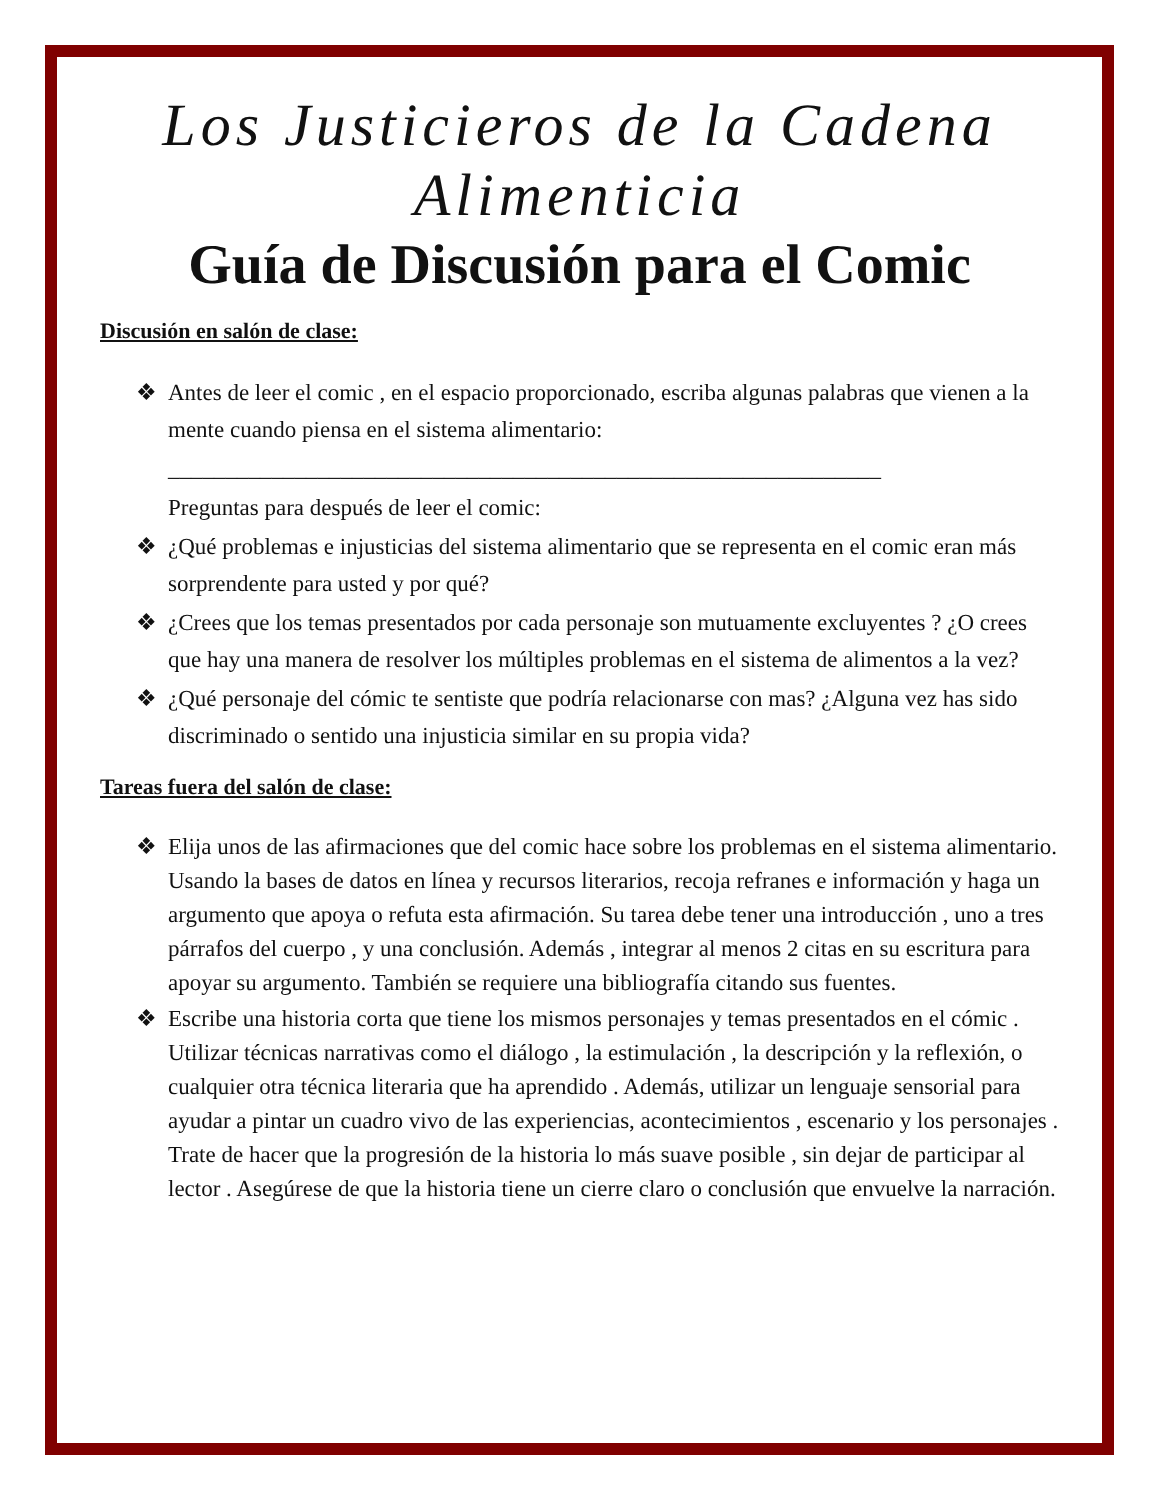Los Justicieros de la Cadena Alimenticia
Guía de Discusión para el Comic
Discusión en salón de clase:
❖ Antes de leer el comic , en el espacio proporcionado, escriba algunas palabras que vienen a la mente cuando piensa en el sistema alimentario:
______________________________________________________________
Preguntas para después de leer el comic:
❖ ¿Qué problemas e injusticias del sistema alimentario que se representa en el comic eran más sorprendente para usted y por qué?
❖ ¿Crees que los temas presentados por cada personaje son mutuamente excluyentes ? ¿O crees que hay una manera de resolver los múltiples problemas en el sistema de alimentos a la vez?
❖ ¿Qué personaje del cómic te sentiste que podría relacionarse con mas? ¿Alguna vez has sido discriminado o sentido una injusticia similar en su propia vida?
Tareas fuera del salón de clase:
❖ Elija unos de las afirmaciones que del comic hace sobre los problemas en el sistema alimentario. Usando la bases de datos en línea y recursos literarios, recoja refranes e información y haga un argumento que apoya o refuta esta afirmación. Su tarea debe tener una introducción , uno a tres párrafos del cuerpo , y una conclusión. Además , integrar al menos 2 citas en su escritura para apoyar su argumento. También se requiere una bibliografía citando sus fuentes.
❖ Escribe una historia corta que tiene los mismos personajes y temas presentados en el cómic . Utilizar técnicas narrativas como el diálogo , la estimulación , la descripción y la reflexión, o cualquier otra técnica literaria que ha aprendido . Además, utilizar un lenguaje sensorial para ayudar a pintar un cuadro vivo de las experiencias, acontecimientos , escenario y los personajes . Trate de hacer que la progresión de la historia lo más suave posible , sin dejar de participar al lector . Asegúrese de que la historia tiene un cierre claro o conclusión que envuelve la narración.